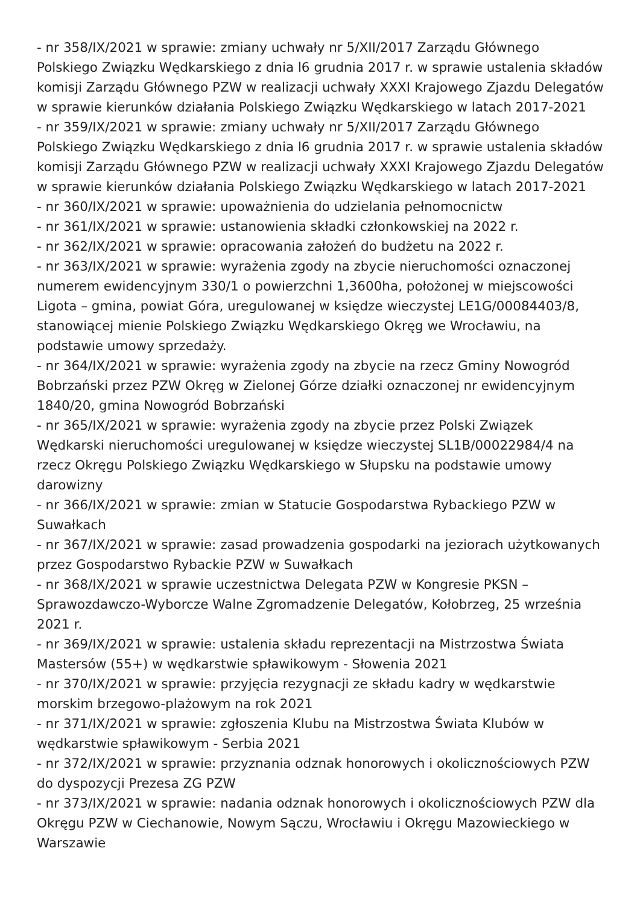- nr 358/IX/2021 w sprawie: zmiany uchwały nr 5/XII/2017 Zarządu Głównego Polskiego Związku Wędkarskiego z dnia l6 grudnia 2017 r. w sprawie ustalenia składów komisji Zarządu Głównego PZW w realizacji uchwały XXXI Krajowego Zjazdu Delegatów w sprawie kierunków działania Polskiego Związku Wędkarskiego w latach 2017-2021
- nr 359/IX/2021 w sprawie: zmiany uchwały nr 5/XII/2017 Zarządu Głównego Polskiego Związku Wędkarskiego z dnia l6 grudnia 2017 r. w sprawie ustalenia składów komisji Zarządu Głównego PZW w realizacji uchwały XXXI Krajowego Zjazdu Delegatów w sprawie kierunków działania Polskiego Związku Wędkarskiego w latach 2017-2021
- nr 360/IX/2021 w sprawie: upoważnienia do udzielania pełnomocnictw
- nr 361/IX/2021 w sprawie: ustanowienia składki członkowskiej na 2022 r.
- nr 362/IX/2021 w sprawie: opracowania założeń do budżetu na 2022 r.
- nr 363/IX/2021 w sprawie: wyrażenia zgody na zbycie nieruchomości oznaczonej numerem ewidencyjnym 330/1 o powierzchni 1,3600ha, położonej w miejscowości Ligota – gmina, powiat Góra, uregulowanej w księdze wieczystej LE1G/00084403/8, stanowiącej mienie Polskiego Związku Wędkarskiego Okręg we Wrocławiu, na podstawie umowy sprzedaży.
- nr 364/IX/2021 w sprawie: wyrażenia zgody na zbycie na rzecz Gminy Nowogród Bobrzański przez PZW Okręg w Zielonej Górze działki oznaczonej nr ewidencyjnym 1840/20, gmina Nowogród Bobrzański
- nr 365/IX/2021 w sprawie: wyrażenia zgody na zbycie przez Polski Związek Wędkarski nieruchomości uregulowanej w księdze wieczystej SL1B/00022984/4 na rzecz Okręgu Polskiego Związku Wędkarskiego w Słupsku na podstawie umowy darowizny
- nr 366/IX/2021 w sprawie: zmian w Statucie Gospodarstwa Rybackiego PZW w Suwałkach
- nr 367/IX/2021 w sprawie: zasad prowadzenia gospodarki na jeziorach użytkowanych przez Gospodarstwo Rybackie PZW w Suwałkach
- nr 368/IX/2021 w sprawie uczestnictwa Delegata PZW w Kongresie PKSN – Sprawozdawczo-Wyborcze Walne Zgromadzenie Delegatów, Kołobrzeg, 25 września 2021 r.
- nr 369/IX/2021 w sprawie: ustalenia składu reprezentacji na Mistrzostwa Świata Mastersów (55+) w wędkarstwie spławikowym - Słowenia 2021
- nr 370/IX/2021 w sprawie: przyjęcia rezygnacji ze składu kadry w wędkarstwie morskim brzegowo-plażowym na rok 2021
- nr 371/IX/2021 w sprawie: zgłoszenia Klubu na Mistrzostwa Świata Klubów w wędkarstwie spławikowym - Serbia 2021
- nr 372/IX/2021 w sprawie: przyznania odznak honorowych i okolicznościowych PZW do dyspozycji Prezesa ZG PZW
- nr 373/IX/2021 w sprawie: nadania odznak honorowych i okolicznościowych PZW dla Okręgu PZW w Ciechanowie, Nowym Sączu, Wrocławiu i Okręgu Mazowieckiego w Warszawie